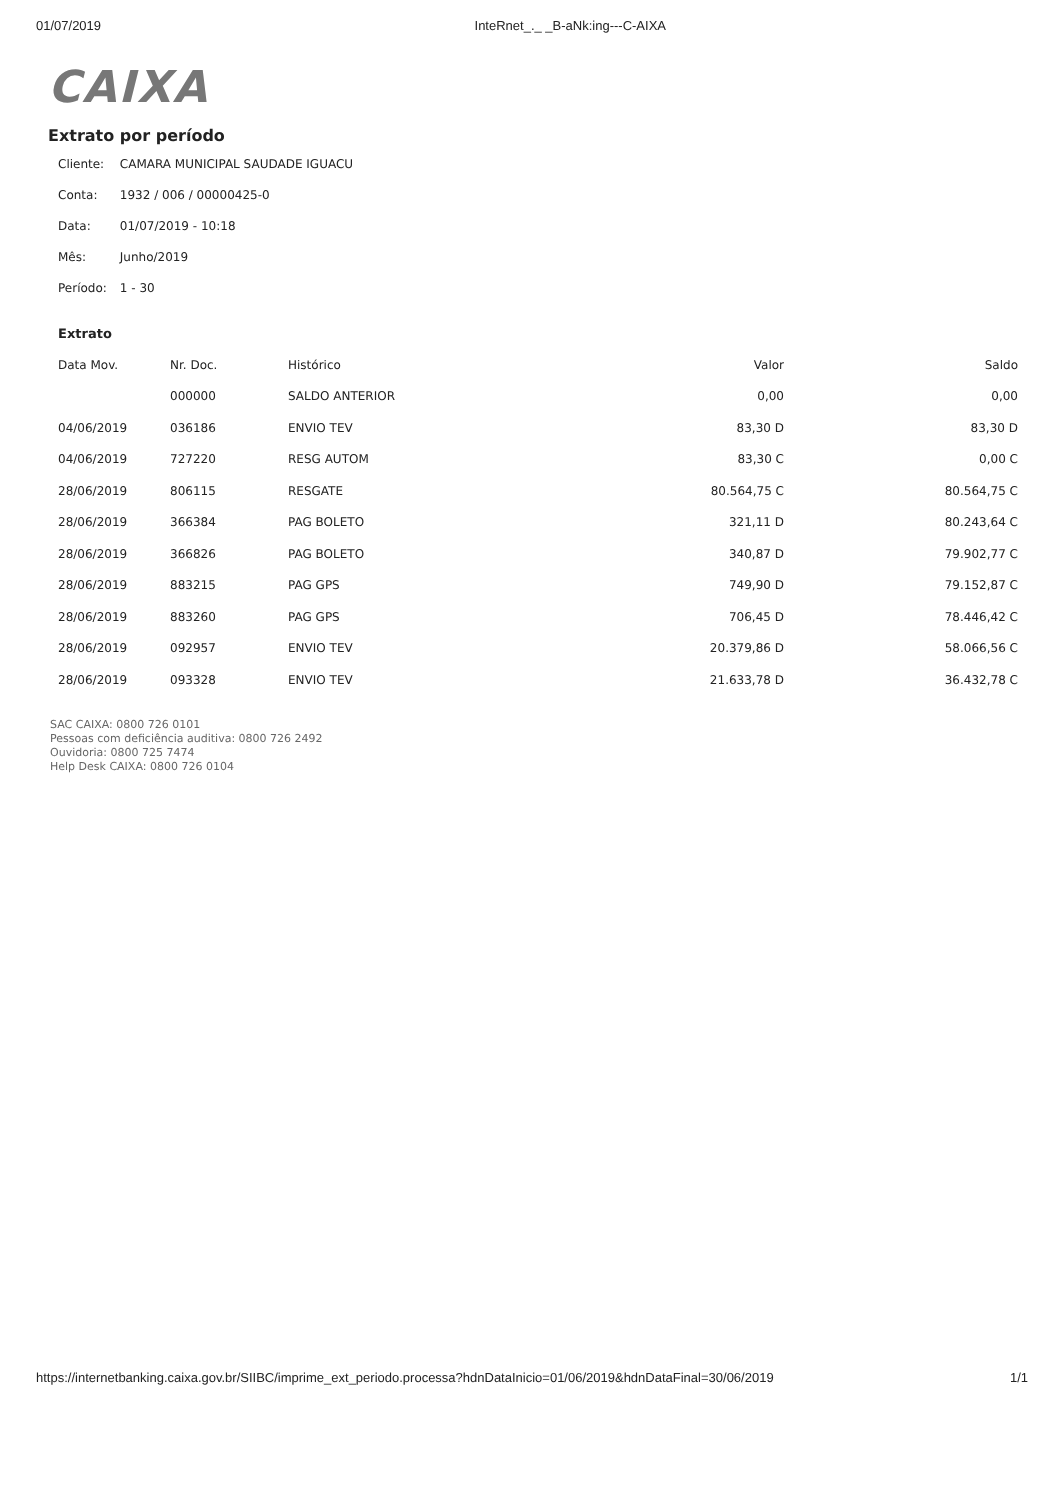01/07/2019 InteRnet_._ _B-aNk:ing---C-AIXA
CAIXA
Extrato por período
Cliente: CAMARA MUNICIPAL SAUDADE IGUACU
Conta: 1932 / 006 / 00000425-0
Data: 01/07/2019 - 10:18
Mês: Junho/2019
Período: 1 - 30
Extrato
| Data Mov. | Nr. Doc. | Histórico | Valor | Saldo |
| --- | --- | --- | --- | --- |
| | 000000 | SALDO ANTERIOR | 0,00 | 0,00 |
| 04/06/2019 | 036186 | ENVIO TEV | 83,30 D | 83,30 D |
| 04/06/2019 | 727220 | RESG AUTOM | 83,30 C | 0,00 C |
| 28/06/2019 | 806115 | RESGATE | 80.564,75 C | 80.564,75 C |
| 28/06/2019 | 366384 | PAG BOLETO | 321,11 D | 80.243,64 C |
| 28/06/2019 | 366826 | PAG BOLETO | 340,87 D | 79.902,77 C |
| 28/06/2019 | 883215 | PAG GPS | 749,90 D | 79.152,87 C |
| 28/06/2019 | 883260 | PAG GPS | 706,45 D | 78.446,42 C |
| 28/06/2019 | 092957 | ENVIO TEV | 20.379,86 D | 58.066,56 C |
| 28/06/2019 | 093328 | ENVIO TEV | 21.633,78 D | 36.432,78 C |
SAC CAIXA: 0800 726 0101
Pessoas com deficiência auditiva: 0800 726 2492
Ouvidoria: 0800 725 7474
Help Desk CAIXA: 0800 726 0104
https://internetbanking.caixa.gov.br/SIIBC/imprime_ext_periodo.processa?hdnDataInicio=01/06/2019&hdnDataFinal=30/06/2019 1/1